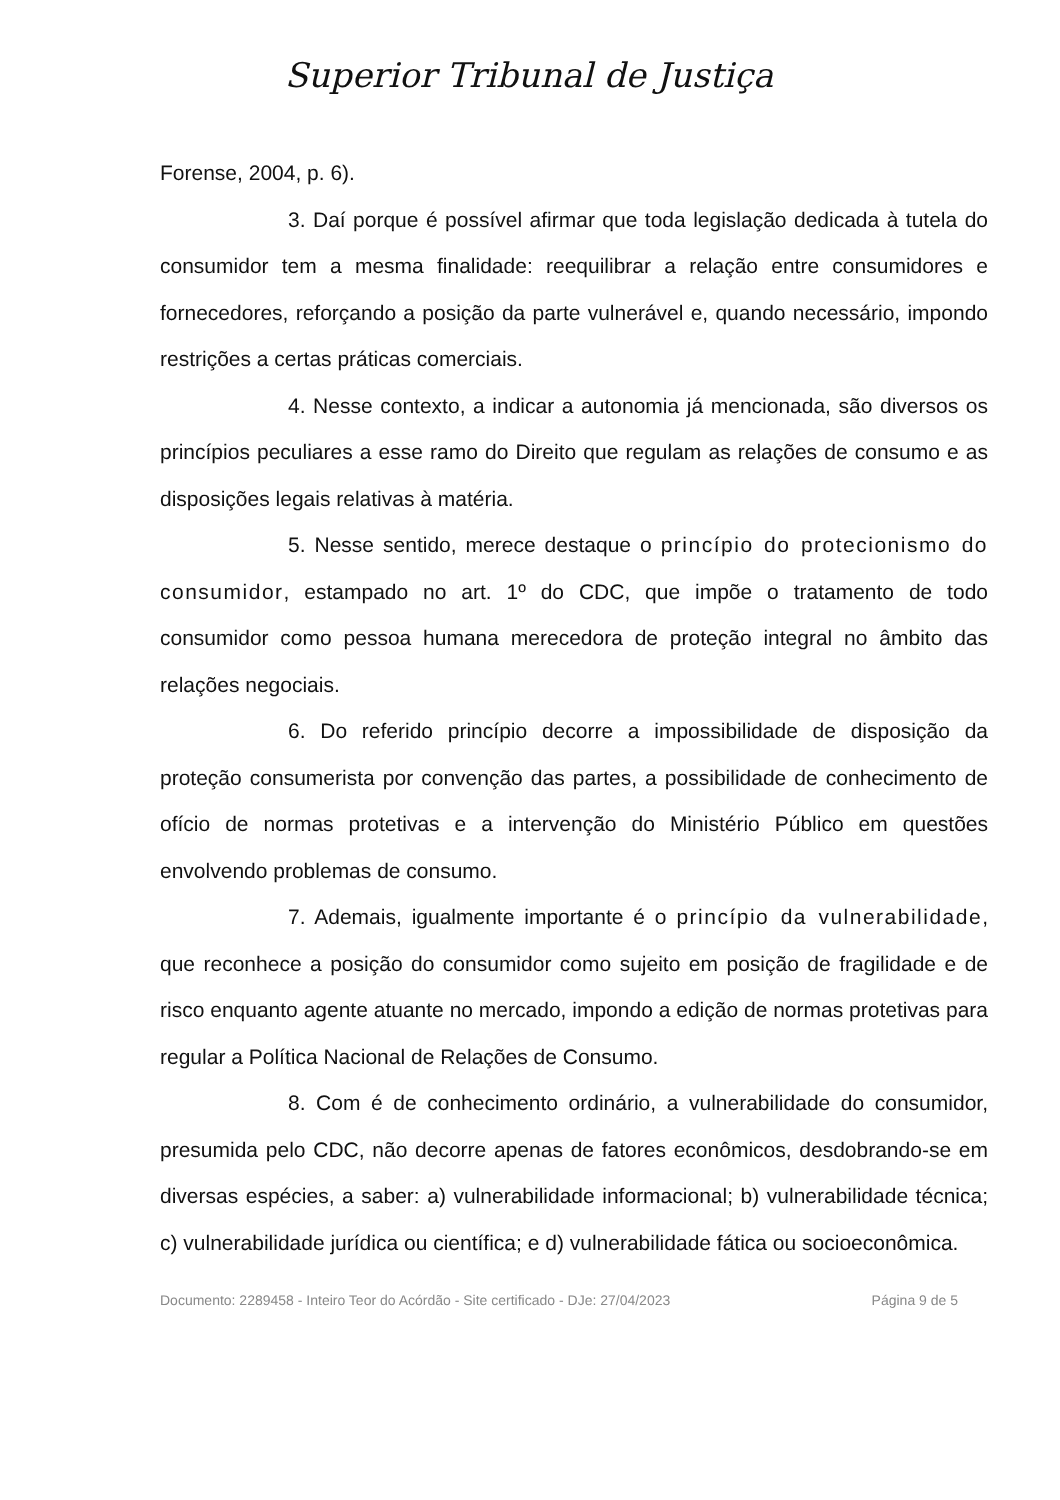Superior Tribunal de Justiça
Forense, 2004, p. 6).
3. Daí porque é possível afirmar que toda legislação dedicada à tutela do consumidor tem a mesma finalidade: reequilibrar a relação entre consumidores e fornecedores, reforçando a posição da parte vulnerável e, quando necessário, impondo restrições a certas práticas comerciais.
4. Nesse contexto, a indicar a autonomia já mencionada, são diversos os princípios peculiares a esse ramo do Direito que regulam as relações de consumo e as disposições legais relativas à matéria.
5. Nesse sentido, merece destaque o princípio do protecionismo do consumidor, estampado no art. 1º do CDC, que impõe o tratamento de todo consumidor como pessoa humana merecedora de proteção integral no âmbito das relações negociais.
6. Do referido princípio decorre a impossibilidade de disposição da proteção consumerista por convenção das partes, a possibilidade de conhecimento de ofício de normas protetivas e a intervenção do Ministério Público em questões envolvendo problemas de consumo.
7. Ademais, igualmente importante é o princípio da vulnerabilidade, que reconhece a posição do consumidor como sujeito em posição de fragilidade e de risco enquanto agente atuante no mercado, impondo a edição de normas protetivas para regular a Política Nacional de Relações de Consumo.
8. Com é de conhecimento ordinário, a vulnerabilidade do consumidor, presumida pelo CDC, não decorre apenas de fatores econômicos, desdobrando-se em diversas espécies, a saber: a) vulnerabilidade informacional; b) vulnerabilidade técnica; c) vulnerabilidade jurídica ou científica; e d) vulnerabilidade fática ou socioeconômica.
Documento: 2289458 - Inteiro Teor do Acórdão - Site certificado - DJe: 27/04/2023 Página 9 de 5